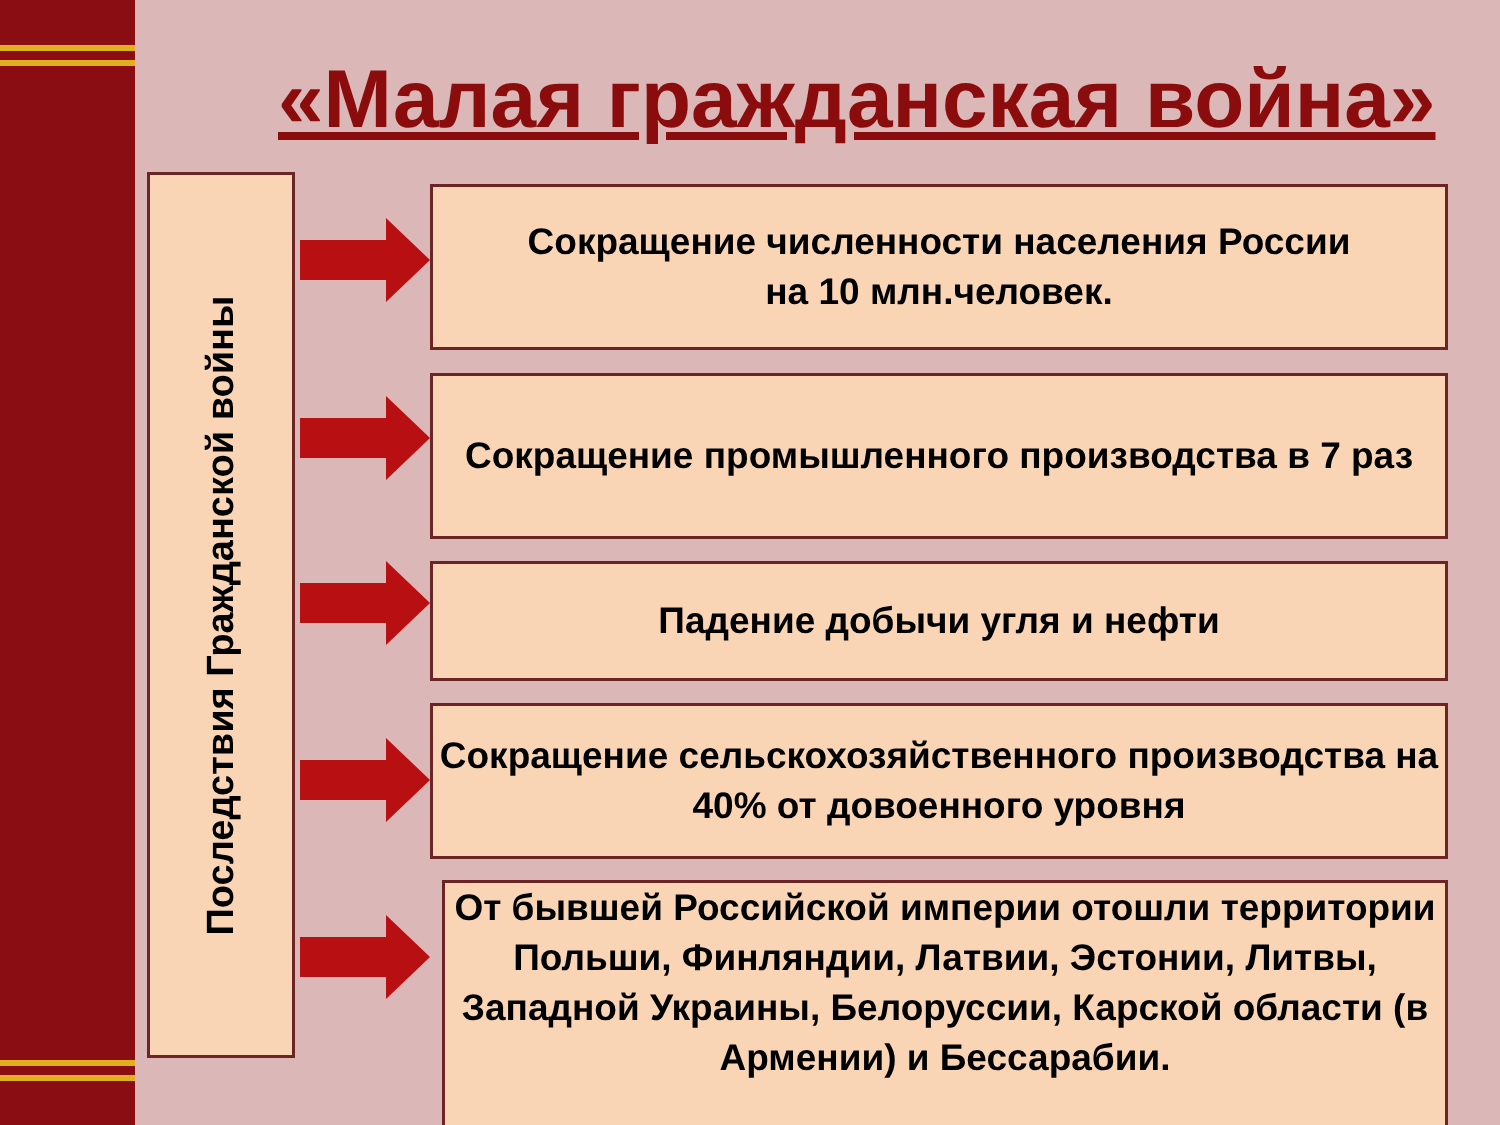«Малая гражданская война»
Последствия Гражданской войны
Сокращение численности населения России
на 10 млн.человек.
Сокращение промышленного производства в 7 раз
Падение добычи угля и нефти
Сокращение сельскохозяйственного производства на 40% от довоенного уровня
От бывшей Российской империи отошли территории Польши, Финляндии, Латвии, Эстонии, Литвы, Западной Украины, Белоруссии, Карской области (в Армении) и Бессарабии.